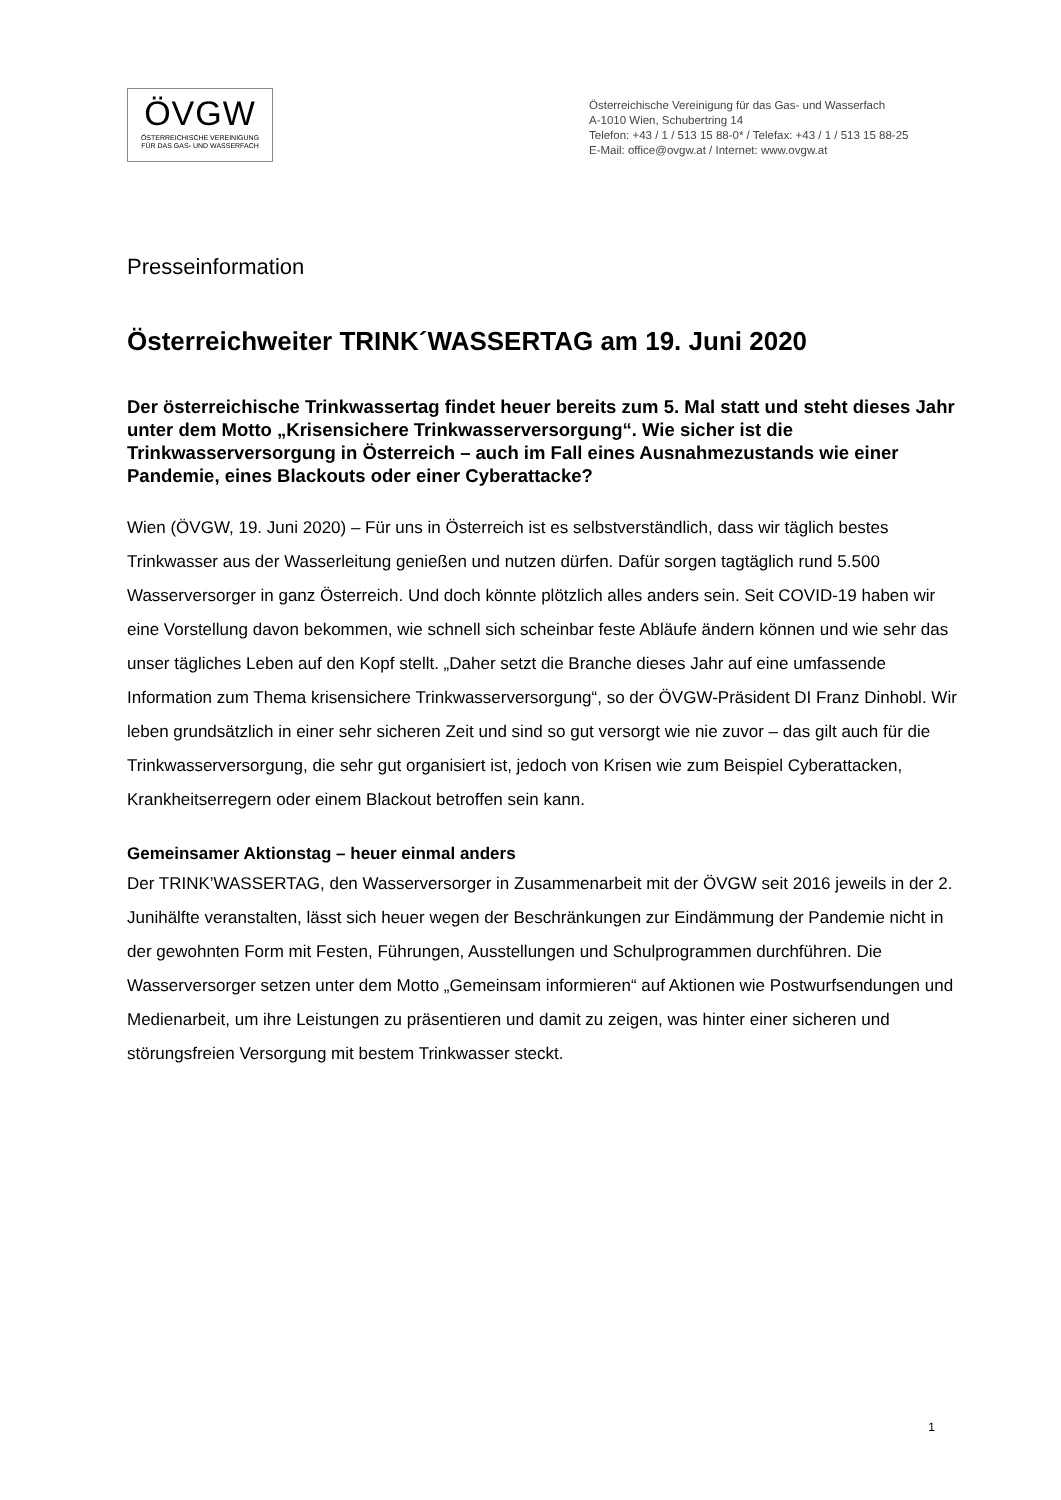ÖVGW
ÖSTERREICHISCHE VEREINIGUNG
FÜR DAS GAS- UND WASSERFACH
Österreichische Vereinigung für das Gas- und Wasserfach
A-1010 Wien, Schubertring 14
Telefon: +43 / 1 / 513 15 88-0* / Telefax: +43 / 1 / 513 15 88-25
E-Mail: office@ovgw.at / Internet: www.ovgw.at
Presseinformation
Österreichweiter TRINK´WASSERTAG am 19. Juni 2020
Der österreichische Trinkwassertag findet heuer bereits zum 5. Mal statt und steht dieses Jahr unter dem Motto „Krisensichere Trinkwasserversorgung“. Wie sicher ist die Trinkwasserversorgung in Österreich – auch im Fall eines Ausnahmezustands wie einer Pandemie, eines Blackouts oder einer Cyberattacke?
Wien (ÖVGW, 19. Juni 2020) – Für uns in Österreich ist es selbstverständlich, dass wir täglich bestes Trinkwasser aus der Wasserleitung genießen und nutzen dürfen. Dafür sorgen tagtäglich rund 5.500 Wasserversorger in ganz Österreich. Und doch könnte plötzlich alles anders sein. Seit COVID-19 haben wir eine Vorstellung davon bekommen, wie schnell sich scheinbar feste Abläufe ändern können und wie sehr das unser tägliches Leben auf den Kopf stellt. „Daher setzt die Branche dieses Jahr auf eine umfassende Information zum Thema krisensichere Trinkwasserversorgung“, so der ÖVGW-Präsident DI Franz Dinhobl. Wir leben grundsätzlich in einer sehr sicheren Zeit und sind so gut versorgt wie nie zuvor – das gilt auch für die Trinkwasserversorgung, die sehr gut organisiert ist, jedoch von Krisen wie zum Beispiel Cyberattacken, Krankheitserregern oder einem Blackout betroffen sein kann.
Gemeinsamer Aktionstag – heuer einmal anders
Der TRINK’WASSERTAG, den Wasserversorger in Zusammenarbeit mit der ÖVGW seit 2016 jeweils in der 2. Junihälfte veranstalten, lässt sich heuer wegen der Beschränkungen zur Eindämmung der Pandemie nicht in der gewohnten Form mit Festen, Führungen, Ausstellungen und Schulprogrammen durchführen. Die Wasserversorger setzen unter dem Motto „Gemeinsam informieren“ auf Aktionen wie Postwurfsendungen und Medienarbeit, um ihre Leistungen zu präsentieren und damit zu zeigen, was hinter einer sicheren und störungsfreien Versorgung mit bestem Trinkwasser steckt.
1